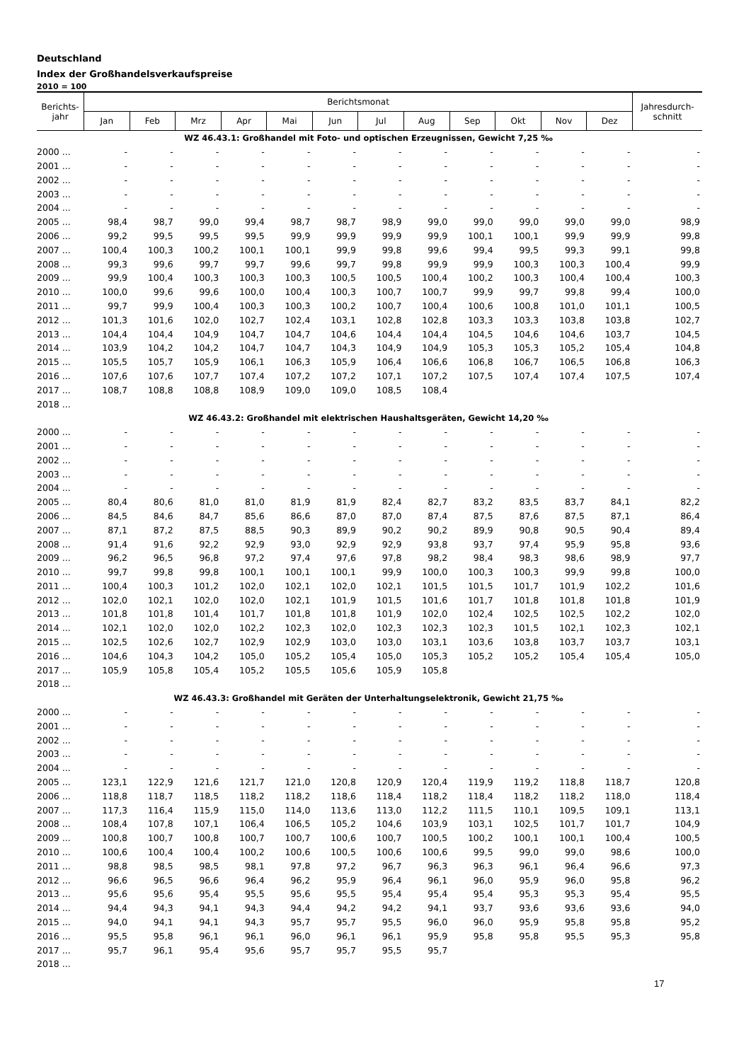Deutschland
Index der Großhandelsverkaufspreise
2010 = 100
| Berichts- jahr | Berichtsmonat | | | | | | | | | | | | Jahresdurch- schnitt |
| --- | --- | --- | --- | --- | --- | --- | --- | --- | --- | --- | --- | --- | --- |
| | Jan | Feb | Mrz | Apr | Mai | Jun | Jul | Aug | Sep | Okt | Nov | Dez | |
| WZ 46.43.1: Großhandel mit Foto- und optischen Erzeugnissen, Gewicht 7,25 ‰ | | | | | | | | | | | | | |
| 2000 ... | - | - | - | - | - | - | - | - | - | - | - | - | - |
| 2001 ... | - | - | - | - | - | - | - | - | - | - | - | - | - |
| 2002 ... | - | - | - | - | - | - | - | - | - | - | - | - | - |
| 2003 ... | - | - | - | - | - | - | - | - | - | - | - | - | - |
| 2004 ... | - | - | - | - | - | - | - | - | - | - | - | - | - |
| 2005 ... | 98,4 | 98,7 | 99,0 | 99,4 | 98,7 | 98,7 | 98,9 | 99,0 | 99,0 | 99,0 | 99,0 | 99,0 | 98,9 |
| 2006 ... | 99,2 | 99,5 | 99,5 | 99,5 | 99,9 | 99,9 | 99,9 | 99,9 | 100,1 | 100,1 | 99,9 | 99,9 | 99,8 |
| 2007 ... | 100,4 | 100,3 | 100,2 | 100,1 | 100,1 | 99,9 | 99,8 | 99,6 | 99,4 | 99,5 | 99,3 | 99,1 | 99,8 |
| 2008 ... | 99,3 | 99,6 | 99,7 | 99,7 | 99,6 | 99,7 | 99,8 | 99,9 | 99,9 | 100,3 | 100,3 | 100,4 | 99,9 |
| 2009 ... | 99,9 | 100,4 | 100,3 | 100,3 | 100,3 | 100,5 | 100,5 | 100,4 | 100,2 | 100,3 | 100,4 | 100,4 | 100,3 |
| 2010 ... | 100,0 | 99,6 | 99,6 | 100,0 | 100,4 | 100,3 | 100,7 | 100,7 | 99,9 | 99,7 | 99,8 | 99,4 | 100,0 |
| 2011 ... | 99,7 | 99,9 | 100,4 | 100,3 | 100,3 | 100,2 | 100,7 | 100,4 | 100,6 | 100,8 | 101,0 | 101,1 | 100,5 |
| 2012 ... | 101,3 | 101,6 | 102,0 | 102,7 | 102,4 | 103,1 | 102,8 | 102,8 | 103,3 | 103,3 | 103,8 | 103,8 | 102,7 |
| 2013 ... | 104,4 | 104,4 | 104,9 | 104,7 | 104,7 | 104,6 | 104,4 | 104,4 | 104,5 | 104,6 | 104,6 | 103,7 | 104,5 |
| 2014 ... | 103,9 | 104,2 | 104,2 | 104,7 | 104,7 | 104,3 | 104,9 | 104,9 | 105,3 | 105,3 | 105,2 | 105,4 | 104,8 |
| 2015 ... | 105,5 | 105,7 | 105,9 | 106,1 | 106,3 | 105,9 | 106,4 | 106,6 | 106,8 | 106,7 | 106,5 | 106,8 | 106,3 |
| 2016 ... | 107,6 | 107,6 | 107,7 | 107,4 | 107,2 | 107,2 | 107,1 | 107,2 | 107,5 | 107,4 | 107,4 | 107,5 | 107,4 |
| 2017 ... | 108,7 | 108,8 | 108,8 | 108,9 | 109,0 | 109,0 | 108,5 | 108,4 | | | | | |
| 2018 ... | | | | | | | | | | | | | |
| WZ 46.43.2: Großhandel mit elektrischen Haushaltsgeräten, Gewicht 14,20 ‰ | | | | | | | | | | | | | |
| 2000 ... | - | - | - | - | - | - | - | - | - | - | - | - | - |
| 2001 ... | - | - | - | - | - | - | - | - | - | - | - | - | - |
| 2002 ... | - | - | - | - | - | - | - | - | - | - | - | - | - |
| 2003 ... | - | - | - | - | - | - | - | - | - | - | - | - | - |
| 2004 ... | - | - | - | - | - | - | - | - | - | - | - | - | - |
| 2005 ... | 80,4 | 80,6 | 81,0 | 81,0 | 81,9 | 81,9 | 82,4 | 82,7 | 83,2 | 83,5 | 83,7 | 84,1 | 82,2 |
| 2006 ... | 84,5 | 84,6 | 84,7 | 85,6 | 86,6 | 87,0 | 87,0 | 87,4 | 87,5 | 87,6 | 87,5 | 87,1 | 86,4 |
| 2007 ... | 87,1 | 87,2 | 87,5 | 88,5 | 90,3 | 89,9 | 90,2 | 90,2 | 89,9 | 90,8 | 90,5 | 90,4 | 89,4 |
| 2008 ... | 91,4 | 91,6 | 92,2 | 92,9 | 93,0 | 92,9 | 92,9 | 93,8 | 93,7 | 97,4 | 95,9 | 95,8 | 93,6 |
| 2009 ... | 96,2 | 96,5 | 96,8 | 97,2 | 97,4 | 97,6 | 97,8 | 98,2 | 98,4 | 98,3 | 98,6 | 98,9 | 97,7 |
| 2010 ... | 99,7 | 99,8 | 99,8 | 100,1 | 100,1 | 100,1 | 99,9 | 100,0 | 100,3 | 100,3 | 99,9 | 99,8 | 100,0 |
| 2011 ... | 100,4 | 100,3 | 101,2 | 102,0 | 102,1 | 102,0 | 102,1 | 101,5 | 101,5 | 101,7 | 101,9 | 102,2 | 101,6 |
| 2012 ... | 102,0 | 102,1 | 102,0 | 102,0 | 102,1 | 101,9 | 101,5 | 101,6 | 101,7 | 101,8 | 101,8 | 101,8 | 101,9 |
| 2013 ... | 101,8 | 101,8 | 101,4 | 101,7 | 101,8 | 101,8 | 101,9 | 102,0 | 102,4 | 102,5 | 102,5 | 102,2 | 102,0 |
| 2014 ... | 102,1 | 102,0 | 102,0 | 102,2 | 102,3 | 102,0 | 102,3 | 102,3 | 102,3 | 101,5 | 102,1 | 102,3 | 102,1 |
| 2015 ... | 102,5 | 102,6 | 102,7 | 102,9 | 102,9 | 103,0 | 103,0 | 103,1 | 103,6 | 103,8 | 103,7 | 103,7 | 103,1 |
| 2016 ... | 104,6 | 104,3 | 104,2 | 105,0 | 105,2 | 105,4 | 105,0 | 105,3 | 105,2 | 105,2 | 105,4 | 105,4 | 105,0 |
| 2017 ... | 105,9 | 105,8 | 105,4 | 105,2 | 105,5 | 105,6 | 105,9 | 105,8 | | | | | |
| 2018 ... | | | | | | | | | | | | | |
| WZ 46.43.3: Großhandel mit Geräten der Unterhaltungselektronik, Gewicht 21,75 ‰ | | | | | | | | | | | | | |
| 2000 ... | - | - | - | - | - | - | - | - | - | - | - | - | - |
| 2001 ... | - | - | - | - | - | - | - | - | - | - | - | - | - |
| 2002 ... | - | - | - | - | - | - | - | - | - | - | - | - | - |
| 2003 ... | - | - | - | - | - | - | - | - | - | - | - | - | - |
| 2004 ... | - | - | - | - | - | - | - | - | - | - | - | - | - |
| 2005 ... | 123,1 | 122,9 | 121,6 | 121,7 | 121,0 | 120,8 | 120,9 | 120,4 | 119,9 | 119,2 | 118,8 | 118,7 | 120,8 |
| 2006 ... | 118,8 | 118,7 | 118,5 | 118,2 | 118,2 | 118,6 | 118,4 | 118,2 | 118,4 | 118,2 | 118,2 | 118,0 | 118,4 |
| 2007 ... | 117,3 | 116,4 | 115,9 | 115,0 | 114,0 | 113,6 | 113,0 | 112,2 | 111,5 | 110,1 | 109,5 | 109,1 | 113,1 |
| 2008 ... | 108,4 | 107,8 | 107,1 | 106,4 | 106,5 | 105,2 | 104,6 | 103,9 | 103,1 | 102,5 | 101,7 | 101,7 | 104,9 |
| 2009 ... | 100,8 | 100,7 | 100,8 | 100,7 | 100,7 | 100,6 | 100,7 | 100,5 | 100,2 | 100,1 | 100,1 | 100,4 | 100,5 |
| 2010 ... | 100,6 | 100,4 | 100,4 | 100,2 | 100,6 | 100,5 | 100,6 | 100,6 | 99,5 | 99,0 | 99,0 | 98,6 | 100,0 |
| 2011 ... | 98,8 | 98,5 | 98,5 | 98,1 | 97,8 | 97,2 | 96,7 | 96,3 | 96,3 | 96,1 | 96,4 | 96,6 | 97,3 |
| 2012 ... | 96,6 | 96,5 | 96,6 | 96,4 | 96,2 | 95,9 | 96,4 | 96,1 | 96,0 | 95,9 | 96,0 | 95,8 | 96,2 |
| 2013 ... | 95,6 | 95,6 | 95,4 | 95,5 | 95,6 | 95,5 | 95,4 | 95,4 | 95,4 | 95,3 | 95,3 | 95,4 | 95,5 |
| 2014 ... | 94,4 | 94,3 | 94,1 | 94,3 | 94,4 | 94,2 | 94,2 | 94,1 | 93,7 | 93,6 | 93,6 | 93,6 | 94,0 |
| 2015 ... | 94,0 | 94,1 | 94,1 | 94,3 | 95,7 | 95,7 | 95,5 | 96,0 | 96,0 | 95,9 | 95,8 | 95,8 | 95,2 |
| 2016 ... | 95,5 | 95,8 | 96,1 | 96,1 | 96,0 | 96,1 | 96,1 | 95,9 | 95,8 | 95,8 | 95,5 | 95,3 | 95,8 |
| 2017 ... | 95,7 | 96,1 | 95,4 | 95,6 | 95,7 | 95,7 | 95,5 | 95,7 | | | | | |
| 2018 ... | | | | | | | | | | | | | |
17